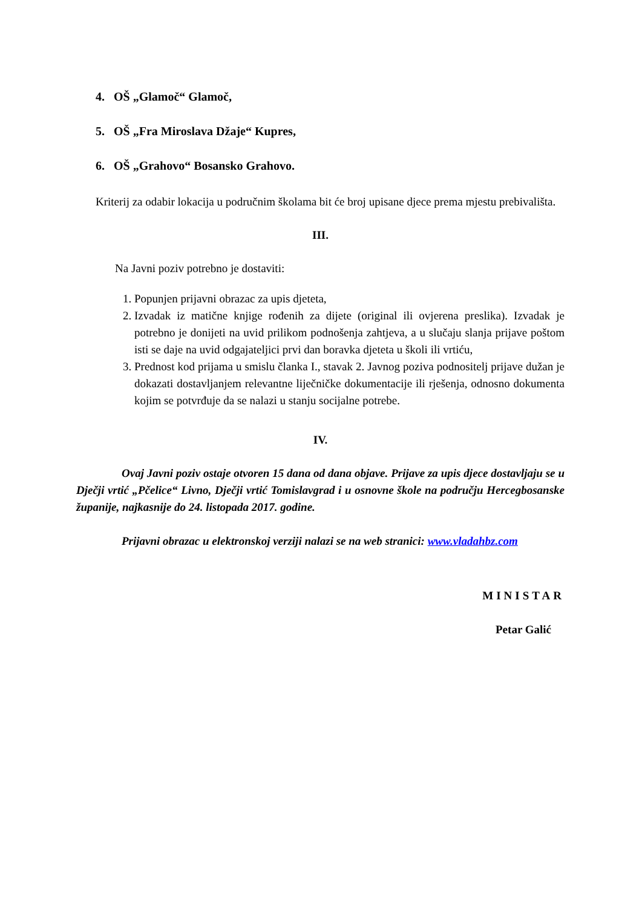4. OŠ „Glamoč“ Glamoč,
5. OŠ „Fra Miroslava Džaje“ Kupres,
6. OŠ „Grahovo“ Bosansko Grahovo.
Kriterij za odabir lokacija u područnim školama bit će broj upisane djece prema mjestu prebivališta.
III.
Na Javni poziv potrebno je dostaviti:
1. Popunjen prijavni obrazac za upis djeteta,
2. Izvadak iz matične knjige rođenih za dijete (original ili ovjerena preslika). Izvadak je potrebno je donijeti na uvid prilikom podnošenja zahtjeva, a u slučaju slanja prijave poštom isti se daje na uvid odgajateljici prvi dan boravka djeteta u školi ili vrtiću,
3. Prednost kod prijama u smislu članka I., stavak 2. Javnog poziva podnositelj prijave dužan je dokazati dostavljanjem relevantne liječničke dokumentacije ili rješenja, odnosno dokumenta kojim se potvrđuje da se nalazi u stanju socijalne potrebe.
IV.
Ovaj Javni poziv ostaje otvoren 15 dana od dana objave. Prijave za upis djece dostavljaju se u Dječji vrtić „Pčelice“ Livno, Dječji vrtić Tomislavgrad i u osnovne škole na području Hercegbosanske županije, najkasnije do 24. listopada 2017. godine.
Prijavni obrazac u elektronskoj verziji nalazi se na web stranici: www.vladahbz.com
MINISTAR
Petar Galić